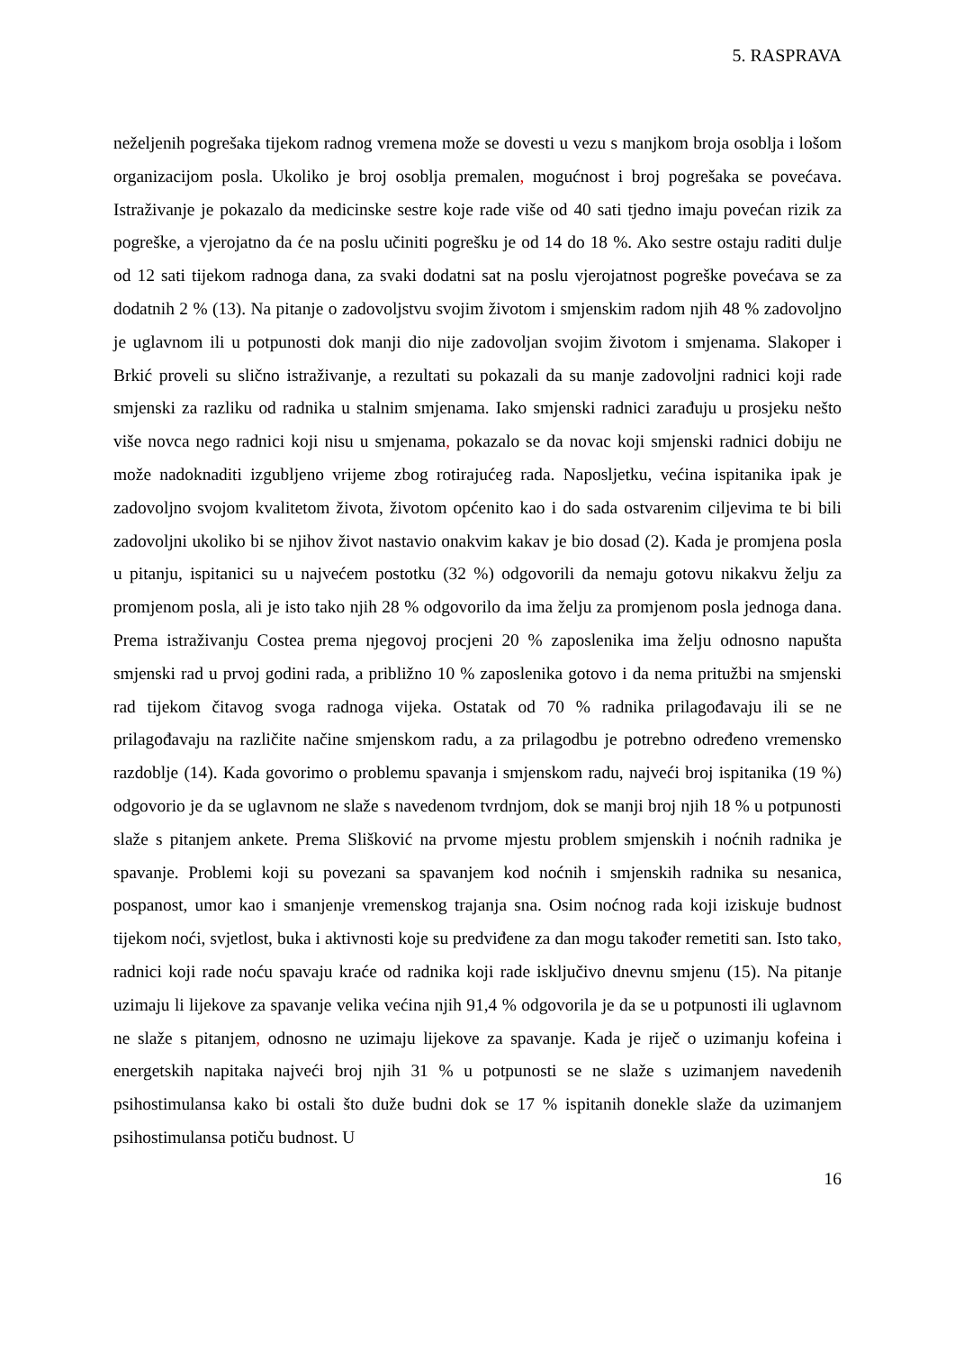5. RASPRAVA
neželjenih pogrešaka tijekom radnog vremena može se dovesti u vezu s manjkom broja osoblja i lošom organizacijom posla. Ukoliko je broj osoblja premalen, mogućnost i broj pogrešaka se povećava. Istraživanje je pokazalo da medicinske sestre koje rade više od 40 sati tjedno imaju povećan rizik za pogreške, a vjerojatno da će na poslu učiniti pogrešku je od 14 do 18 %. Ako sestre ostaju raditi dulje od 12 sati tijekom radnoga dana, za svaki dodatni sat na poslu vjerojatnost pogreške povećava se za dodatnih 2 % (13). Na pitanje o zadovoljstvu svojim životom i smjenskim radom njih 48 % zadovoljno je uglavnom ili u potpunosti dok manji dio nije zadovoljan svojim životom i smjenama. Slakoper i Brkić proveli su slično istraživanje, a rezultati su pokazali da su manje zadovoljni radnici koji rade smjenski za razliku od radnika u stalnim smjenama. Iako smjenski radnici zarađuju u prosjeku nešto više novca nego radnici koji nisu u smjenama, pokazalo se da novac koji smjenski radnici dobiju ne može nadoknaditi izgubljeno vrijeme zbog rotirajućeg rada. Naposljetku, većina ispitanika ipak je zadovoljno svojom kvalitetom života, životom općenito kao i do sada ostvarenim ciljevima te bi bili zadovoljni ukoliko bi se njihov život nastavio onakvim kakav je bio dosad (2). Kada je promjena posla u pitanju, ispitanici su u najvećem postotku (32 %) odgovorili da nemaju gotovu nikakvu želju za promjenom posla, ali je isto tako njih 28 % odgovorilo da ima želju za promjenom posla jednoga dana. Prema istraživanju Costea prema njegovoj procjeni 20 % zaposlenika ima želju odnosno napušta smjenski rad u prvoj godini rada, a približno 10 % zaposlenika gotovo i da nema pritužbi na smjenski rad tijekom čitavog svoga radnoga vijeka. Ostatak od 70 % radnika prilagođavaju ili se ne prilagođavaju na različite načine smjenskom radu, a za prilagodbu je potrebno određeno vremensko razdoblje (14). Kada govorimo o problemu spavanja i smjenskom radu, najveći broj ispitanika (19 %) odgovorio je da se uglavnom ne slaže s navedenom tvrdnjom, dok se manji broj njih 18 % u potpunosti slaže s pitanjem ankete. Prema Slišković na prvome mjestu problem smjenskih i noćnih radnika je spavanje. Problemi koji su povezani sa spavanjem kod noćnih i smjenskih radnika su nesanica, pospanost, umor kao i smanjenje vremenskog trajanja sna. Osim noćnog rada koji iziskuje budnost tijekom noći, svjetlost, buka i aktivnosti koje su predviđene za dan mogu također remetiti san. Isto tako, radnici koji rade noću spavaju kraće od radnika koji rade isključivo dnevnu smjenu (15). Na pitanje uzimaju li lijekove za spavanje velika većina njih 91,4 % odgovorila je da se u potpunosti ili uglavnom ne slaže s pitanjem, odnosno ne uzimaju lijekove za spavanje. Kada je riječ o uzimanju kofeina i energetskih napitaka najveći broj njih 31 % u potpunosti se ne slaže s uzimanjem navedenih psihostimulansa kako bi ostali što duže budni dok se 17 % ispitanih donekle slaže da uzimanjem psihostimulansa potiču budnost. U
16